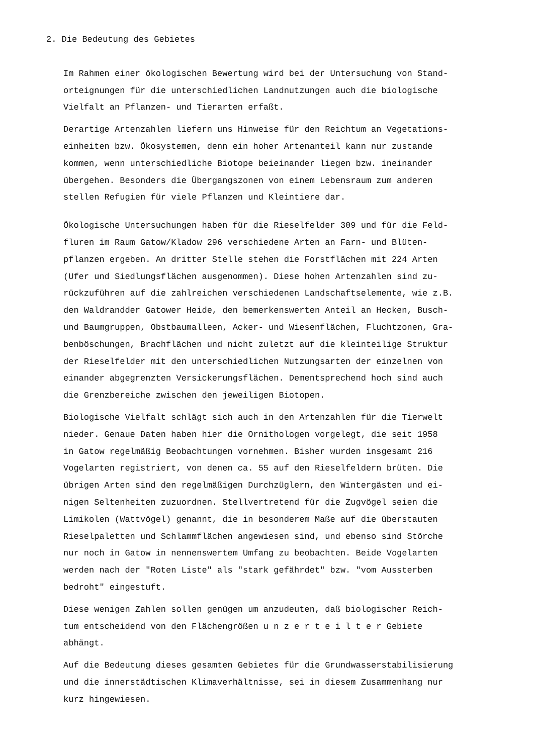2. Die Bedeutung des Gebietes
Im Rahmen einer ökologischen Bewertung wird bei der Untersuchung von Stand- orteignungen für die unterschiedlichen Landnutzungen auch die biologische Vielfalt an Pflanzen- und Tierarten erfaßt.
Derartige Artenzahlen liefern uns Hinweise für den Reichtum an Vegetations- einheiten bzw. Ökosystemen, denn ein hoher Artenanteil kann nur zustande kommen, wenn unterschiedliche Biotope beieinander liegen bzw. ineinander übergehen. Besonders die Übergangszonen von einem Lebensraum zum anderen stellen Refugien für viele Pflanzen und Kleintiere dar.
Ökologische Untersuchungen haben für die Rieselfelder 309 und für die Feld- fluren im Raum Gatow/Kladow 296 verschiedene Arten an Farn- und Blüten- pflanzen ergeben. An dritter Stelle stehen die Forstflächen mit 224 Arten (Ufer und Siedlungsflächen ausgenommen). Diese hohen Artenzahlen sind zu- rückzuführen auf die zahlreichen verschiedenen Landschaftselemente, wie z.B. den Waldrandder Gatower Heide, den bemerkenswerten Anteil an Hecken, Busch- und Baumgruppen, Obstbaumalleen, Acker- und Wiesenflächen, Fluchtzonen, Gra- benböschungen, Brachflächen und nicht zuletzt auf die kleinteilige Struktur der Rieselfelder mit den unterschiedlichen Nutzungsarten der einzelnen von einander abgegrenzten Versickerungsflächen. Dementsprechend hoch sind auch die Grenzbereiche zwischen den jeweiligen Biotopen.
Biologische Vielfalt schlägt sich auch in den Artenzahlen für die Tierwelt nieder. Genaue Daten haben hier die Ornithologen vorgelegt, die seit 1958 in Gatow regelmäßig Beobachtungen vornehmen. Bisher wurden insgesamt 216 Vogelarten registriert, von denen ca. 55 auf den Rieselfeldern brüten. Die übrigen Arten sind den regelmäßigen Durchzüglern, den Wintergästen und ei- nigen Seltenheiten zuzuordnen. Stellvertretend für die Zugvögel seien die Limikolen (Wattvögel) genannt, die in besonderem Maße auf die überstauten Rieselpaletten und Schlammflächen angewiesen sind, und ebenso sind Störche nur noch in Gatow in nennenswertem Umfang zu beobachten. Beide Vogelarten werden nach der "Roten Liste" als "stark gefährdet" bzw. "vom Aussterben bedroht" eingestuft.
Diese wenigen Zahlen sollen genügen um anzudeuten, daß biologischer Reich- tum entscheidend von den Flächengrößen u n z e r t e i l t e r Gebiete abhängt.
Auf die Bedeutung dieses gesamten Gebietes für die Grundwasserstabilisierung und die innerstädtischen Klimaverhältnisse, sei in diesem Zusammenhang nur kurz hingewiesen.